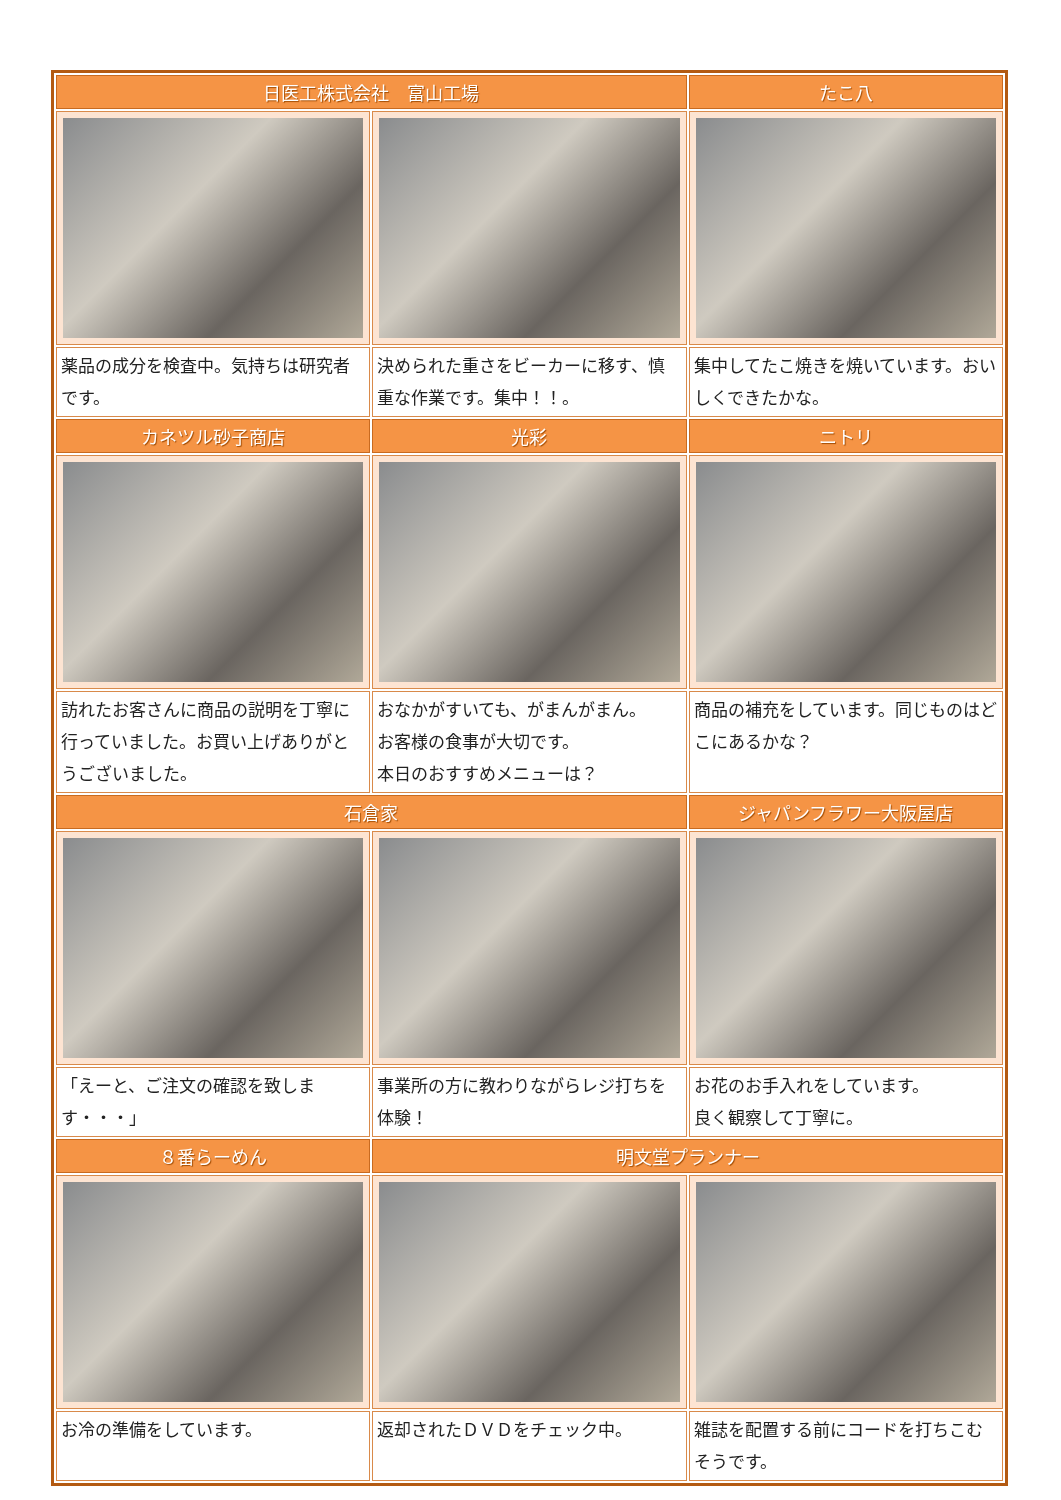| 日医工株式会社 富山工場 | | たこ八 |
| --- | --- | --- |
| 薬品の成分を検査中。気持ちは研究者です。 | 決められた重さをビーカーに移す、慎重な作業です。集中！！。 | 集中してたこ焼きを焼いています。おいしくできたかな。 |
| カネツル砂子商店 | 光彩 | ニトリ |
| 訪れたお客さんに商品の説明を丁寧に行っていました。お買い上げありがとうございました。 | おなかがすいても、がまんがまん。 お客様の食事が大切です。 本日のおすすめメニューは？ | 商品の補充をしています。同じものはどこにあるかな？ |
| 石倉家 | | ジャパンフラワー大阪屋店 |
| 「えーと、ご注文の確認を致します・・・」 | 事業所の方に教わりながらレジ打ちを体験！ | お花のお手入れをしています。 良く観察して丁寧に。 |
| ８番らーめん | 明文堂プランナー | |
| お冷の準備をしています。 | 返却されたＤＶＤをチェック中。 | 雑誌を配置する前にコードを打ちこむそうです。 |